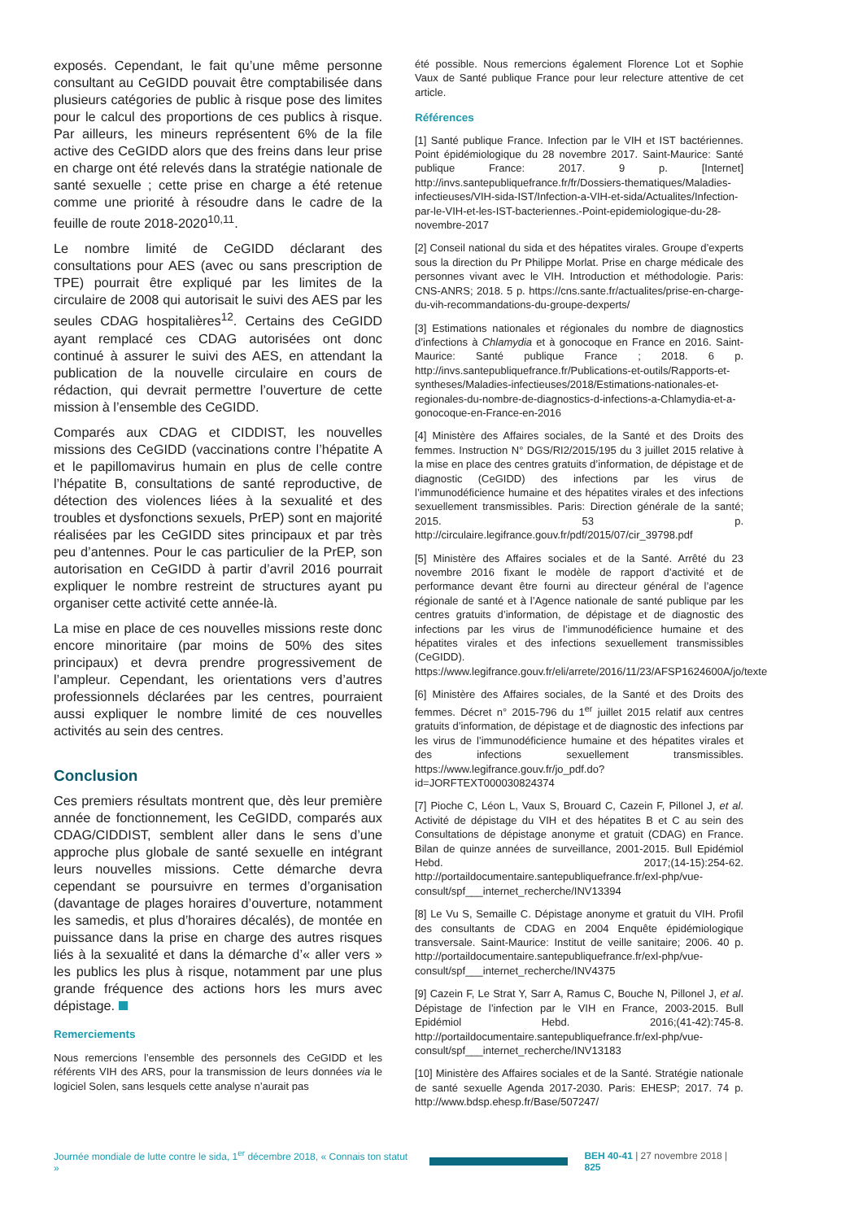exposés. Cependant, le fait qu’une même personne consultant au CeGIDD pouvait être comptabilisée dans plusieurs catégories de public à risque pose des limites pour le calcul des proportions de ces publics à risque. Par ailleurs, les mineurs représentent 6% de la file active des CeGIDD alors que des freins dans leur prise en charge ont été relevés dans la stratégie nationale de santé sexuelle ; cette prise en charge a été retenue comme une priorité à résoudre dans le cadre de la feuille de route 2018-2020<sup>10,11</sup>.
Le nombre limité de CeGIDD déclarant des consultations pour AES (avec ou sans prescription de TPE) pourrait être expliqué par les limites de la circulaire de 2008 qui autorisait le suivi des AES par les seules CDAG hospitalières<sup>12</sup>. Certains des CeGIDD ayant remplacé ces CDAG autorisées ont donc continué à assurer le suivi des AES, en attendant la publication de la nouvelle circulaire en cours de rédaction, qui devrait permettre l’ouverture de cette mission à l’ensemble des CeGIDD.
Comparés aux CDAG et CIDDIST, les nouvelles missions des CeGIDD (vaccinations contre l’hépatite A et le papillomavirus humain en plus de celle contre l’hépatite B, consultations de santé reproductive, de détection des violences liées à la sexualité et des troubles et dysfonctions sexuels, PrEP) sont en majorité réalisées par les CeGIDD sites principaux et par très peu d’antennes. Pour le cas particulier de la PrEP, son autorisation en CeGIDD à partir d’avril 2016 pourrait expliquer le nombre restreint de structures ayant pu organiser cette activité cette année-là.
La mise en place de ces nouvelles missions reste donc encore minoritaire (par moins de 50% des sites principaux) et devra prendre progressivement de l’ampleur. Cependant, les orientations vers d’autres professionnels déclarées par les centres, pourraient aussi expliquer le nombre limité de ces nouvelles activités au sein des centres.
Conclusion
Ces premiers résultats montrent que, dès leur première année de fonctionnement, les CeGIDD, comparés aux CDAG/CIDDIST, semblent aller dans le sens d’une approche plus globale de santé sexuelle en intégrant leurs nouvelles missions. Cette démarche devra cependant se poursuivre en termes d’organisation (davantage de plages horaires d’ouverture, notamment les samedis, et plus d’horaires décalés), de montée en puissance dans la prise en charge des autres risques liés à la sexualité et dans la démarche d’« aller vers » les publics les plus à risque, notamment par une plus grande fréquence des actions hors les murs avec dépistage.
Remerciements
Nous remercions l’ensemble des personnels des CeGIDD et les référents VIH des ARS, pour la transmission de leurs données via le logiciel Solen, sans lesquels cette analyse n’aurait pas
été possible. Nous remercions également Florence Lot et Sophie Vaux de Santé publique France pour leur relecture attentive de cet article.
Références
[1] Santé publique France. Infection par le VIH et IST bactériennes. Point épidémiologique du 28 novembre 2017. Saint-Maurice: Santé publique France: 2017. 9 p. [Internet] http://invs.santepubliquefrance.fr/fr/Dossiers-thematiques/Maladies-infectieuses/VIH-sida-IST/Infection-a-VIH-et-sida/Actualites/Infection-par-le-VIH-et-les-IST-bacteriennes.-Point-epidemiologique-du-28-novembre-2017
[2] Conseil national du sida et des hépatites virales. Groupe d’experts sous la direction du Pr Philippe Morlat. Prise en charge médicale des personnes vivant avec le VIH. Introduction et méthodologie. Paris: CNS-ANRS; 2018. 5 p. https://cns.sante.fr/actualites/prise-en-charge-du-vih-recommandations-du-groupe-dexperts/
[3] Estimations nationales et régionales du nombre de diagnostics d’infections à Chlamydia et à gonocoque en France en 2016. Saint-Maurice: Santé publique France ; 2018. 6 p. http://invs.santepubliquefrance.fr/Publications-et-outils/Rapports-et-syntheses/Maladies-infectieuses/2018/Estimations-nationales-et-regionales-du-nombre-de-diagnostics-d-infections-a-Chlamydia-et-a-gonocoque-en-France-en-2016
[4] Ministère des Affaires sociales, de la Santé et des Droits des femmes. Instruction N° DGS/RI2/2015/195 du 3 juillet 2015 relative à la mise en place des centres gratuits d’information, de dépistage et de diagnostic (CeGIDD) des infections par les virus de l’immunodéficience humaine et des hépatites virales et des infections sexuellement transmissibles. Paris: Direction générale de la santé; 2015. 53 p. http://circulaire.legifrance.gouv.fr/pdf/2015/07/cir_39798.pdf
[5] Ministère des Affaires sociales et de la Santé. Arrêté du 23 novembre 2016 fixant le modèle de rapport d’activité et de performance devant être fourni au directeur général de l’agence régionale de santé et à l’Agence nationale de santé publique par les centres gratuits d’information, de dépistage et de diagnostic des infections par les virus de l’immunodéficience humaine et des hépatites virales et des infections sexuellement transmissibles (CeGIDD). https://www.legifrance.gouv.fr/eli/arrete/2016/11/23/AFSP1624600A/jo/texte
[6] Ministère des Affaires sociales, de la Santé et des Droits des femmes. Décret n° 2015-796 du 1<sup>er</sup> juillet 2015 relatif aux centres gratuits d’information, de dépistage et de diagnostic des infections par les virus de l’immunodéficience humaine et des hépatites virales et des infections sexuellement transmissibles. https://www.legifrance.gouv.fr/jo_pdf.do?id=JORFTEXT000030824374
[7] Pioche C, Léon L, Vaux S, Brouard C, Cazein F, Pillonel J, et al. Activité de dépistage du VIH et des hépatites B et C au sein des Consultations de dépistage anonyme et gratuit (CDAG) en France. Bilan de quinze années de surveillance, 2001-2015. Bull Epidémiol Hebd. 2017;(14-15):254-62. http://portaildocumentaire.santepubliquefrance.fr/exl-php/vue-consult/spf___internet_recherche/INV13394
[8] Le Vu S, Semaille C. Dépistage anonyme et gratuit du VIH. Profil des consultants de CDAG en 2004 Enquête épidémiologique transversale. Saint-Maurice: Institut de veille sanitaire; 2006. 40 p. http://portaildocumentaire.santepubliquefrance.fr/exl-php/vue-consult/spf___internet_recherche/INV4375
[9] Cazein F, Le Strat Y, Sarr A, Ramus C, Bouche N, Pillonel J, et al. Dépistage de l’infection par le VIH en France, 2003-2015. Bull Epidémiol Hebd. 2016;(41-42):745-8. http://portaildocumentaire.santepubliquefrance.fr/exl-php/vue-consult/spf___internet_recherche/INV13183
[10] Ministère des Affaires sociales et de la Santé. Stratégie nationale de santé sexuelle Agenda 2017-2030. Paris: EHESP; 2017. 74 p. http://www.bdsp.ehesp.fr/Base/507247/
Journée mondiale de lutte contre le sida, 1<sup>er</sup> décembre 2018, « Connais ton statut » BEH 40-41 | 27 novembre 2018 | 825